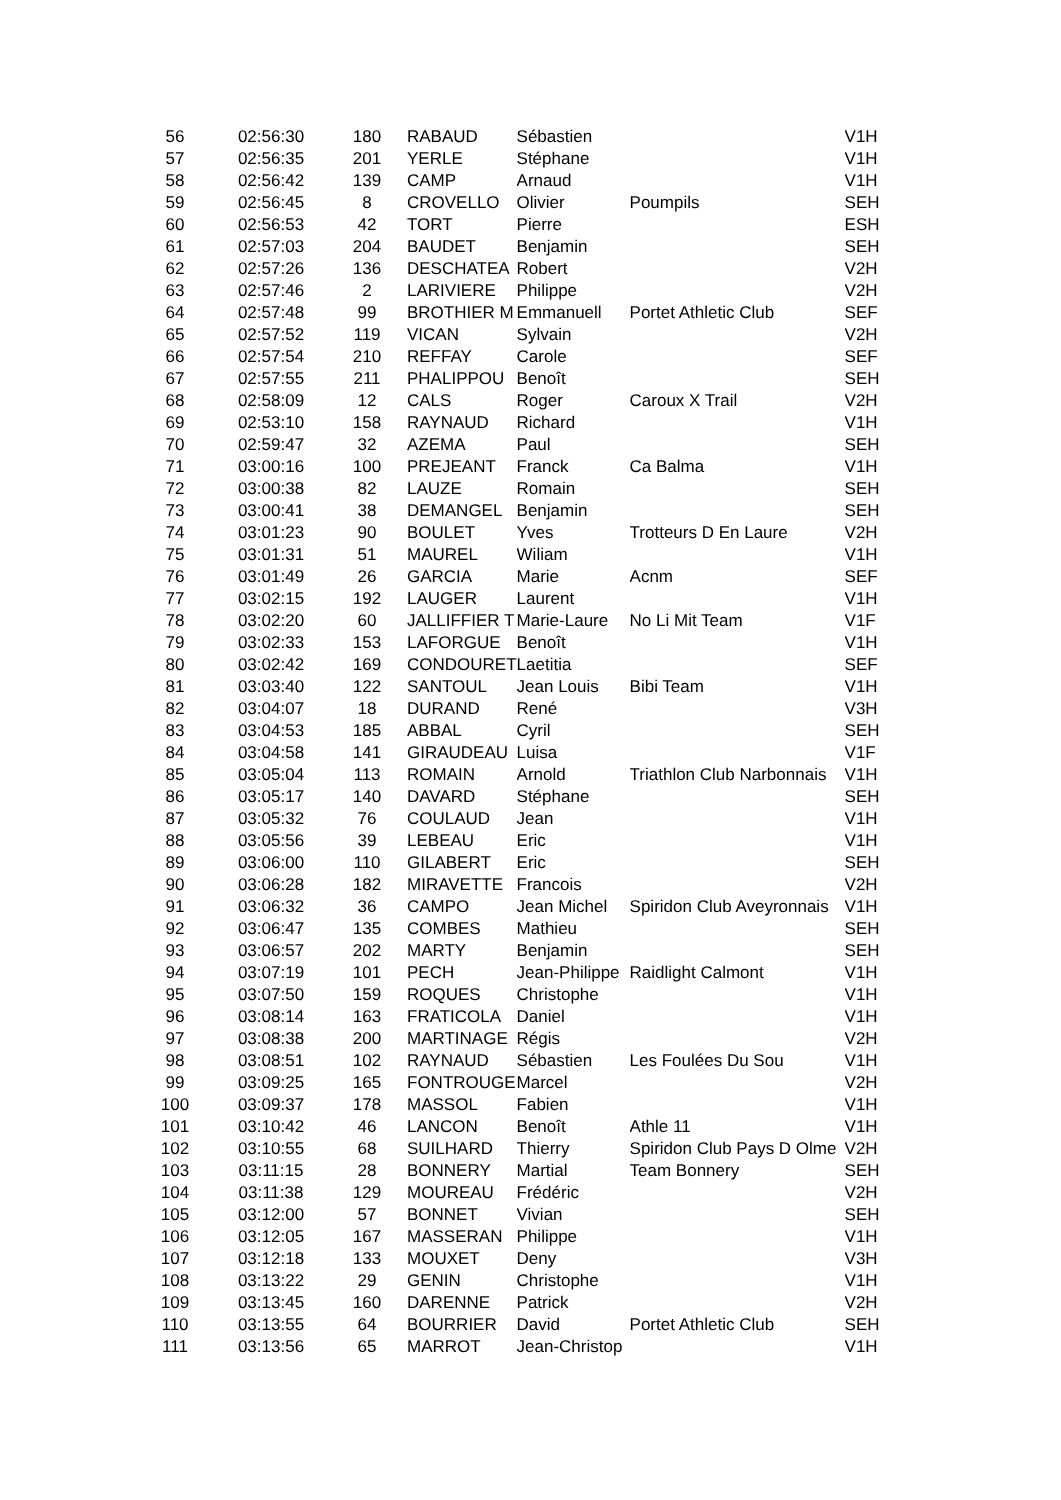| 56 | 02:56:30 | 180 | RABAUD | Sébastien | | V1H |
| 57 | 02:56:35 | 201 | YERLE | Stéphane | | V1H |
| 58 | 02:56:42 | 139 | CAMP | Arnaud | | V1H |
| 59 | 02:56:45 | 8 | CROVELLO | Olivier | Poumpils | SEH |
| 60 | 02:56:53 | 42 | TORT | Pierre | | ESH |
| 61 | 02:57:03 | 204 | BAUDET | Benjamin | | SEH |
| 62 | 02:57:26 | 136 | DESCHATEA | Robert | | V2H |
| 63 | 02:57:46 | 2 | LARIVIERE | Philippe | | V2H |
| 64 | 02:57:48 | 99 | BROTHIER M | Emmanuell | Portet Athletic Club | SEF |
| 65 | 02:57:52 | 119 | VICAN | Sylvain | | V2H |
| 66 | 02:57:54 | 210 | REFFAY | Carole | | SEF |
| 67 | 02:57:55 | 211 | PHALIPPOU | Benoît | | SEH |
| 68 | 02:58:09 | 12 | CALS | Roger | Caroux X Trail | V2H |
| 69 | 02:53:10 | 158 | RAYNAUD | Richard | | V1H |
| 70 | 02:59:47 | 32 | AZEMA | Paul | | SEH |
| 71 | 03:00:16 | 100 | PREJEANT | Franck | Ca Balma | V1H |
| 72 | 03:00:38 | 82 | LAUZE | Romain | | SEH |
| 73 | 03:00:41 | 38 | DEMANGEL | Benjamin | | SEH |
| 74 | 03:01:23 | 90 | BOULET | Yves | Trotteurs D En Laure | V2H |
| 75 | 03:01:31 | 51 | MAUREL | Wiliam | | V1H |
| 76 | 03:01:49 | 26 | GARCIA | Marie | Acnm | SEF |
| 77 | 03:02:15 | 192 | LAUGER | Laurent | | V1H |
| 78 | 03:02:20 | 60 | JALLIFFIER T | Marie-Laure | No Li Mit Team | V1F |
| 79 | 03:02:33 | 153 | LAFORGUE | Benoît | | V1H |
| 80 | 03:02:42 | 169 | CONDOURET | Laetitia | | SEF |
| 81 | 03:03:40 | 122 | SANTOUL | Jean Louis | Bibi Team | V1H |
| 82 | 03:04:07 | 18 | DURAND | René | | V3H |
| 83 | 03:04:53 | 185 | ABBAL | Cyril | | SEH |
| 84 | 03:04:58 | 141 | GIRAUDEAU | Luisa | | V1F |
| 85 | 03:05:04 | 113 | ROMAIN | Arnold | Triathlon Club Narbonnais | V1H |
| 86 | 03:05:17 | 140 | DAVARD | Stéphane | | SEH |
| 87 | 03:05:32 | 76 | COULAUD | Jean | | V1H |
| 88 | 03:05:56 | 39 | LEBEAU | Eric | | V1H |
| 89 | 03:06:00 | 110 | GILABERT | Eric | | SEH |
| 90 | 03:06:28 | 182 | MIRAVETTE | Francois | | V2H |
| 91 | 03:06:32 | 36 | CAMPO | Jean Michel | Spiridon Club Aveyronnais | V1H |
| 92 | 03:06:47 | 135 | COMBES | Mathieu | | SEH |
| 93 | 03:06:57 | 202 | MARTY | Benjamin | | SEH |
| 94 | 03:07:19 | 101 | PECH | Jean-Philippe | Raidlight Calmont | V1H |
| 95 | 03:07:50 | 159 | ROQUES | Christophe | | V1H |
| 96 | 03:08:14 | 163 | FRATICOLA | Daniel | | V1H |
| 97 | 03:08:38 | 200 | MARTINAGE | Régis | | V2H |
| 98 | 03:08:51 | 102 | RAYNAUD | Sébastien | Les Foulées Du Sou | V1H |
| 99 | 03:09:25 | 165 | FONTROUGE | Marcel | | V2H |
| 100 | 03:09:37 | 178 | MASSOL | Fabien | | V1H |
| 101 | 03:10:42 | 46 | LANCON | Benoît | Athle 11 | V1H |
| 102 | 03:10:55 | 68 | SUILHARD | Thierry | Spiridon Club Pays D Olme | V2H |
| 103 | 03:11:15 | 28 | BONNERY | Martial | Team Bonnery | SEH |
| 104 | 03:11:38 | 129 | MOUREAU | Frédéric | | V2H |
| 105 | 03:12:00 | 57 | BONNET | Vivian | | SEH |
| 106 | 03:12:05 | 167 | MASSERAN | Philippe | | V1H |
| 107 | 03:12:18 | 133 | MOUXET | Deny | | V3H |
| 108 | 03:13:22 | 29 | GENIN | Christophe | | V1H |
| 109 | 03:13:45 | 160 | DARENNE | Patrick | | V2H |
| 110 | 03:13:55 | 64 | BOURRIER | David | Portet Athletic Club | SEH |
| 111 | 03:13:56 | 65 | MARROT | Jean-Christop | | V1H |